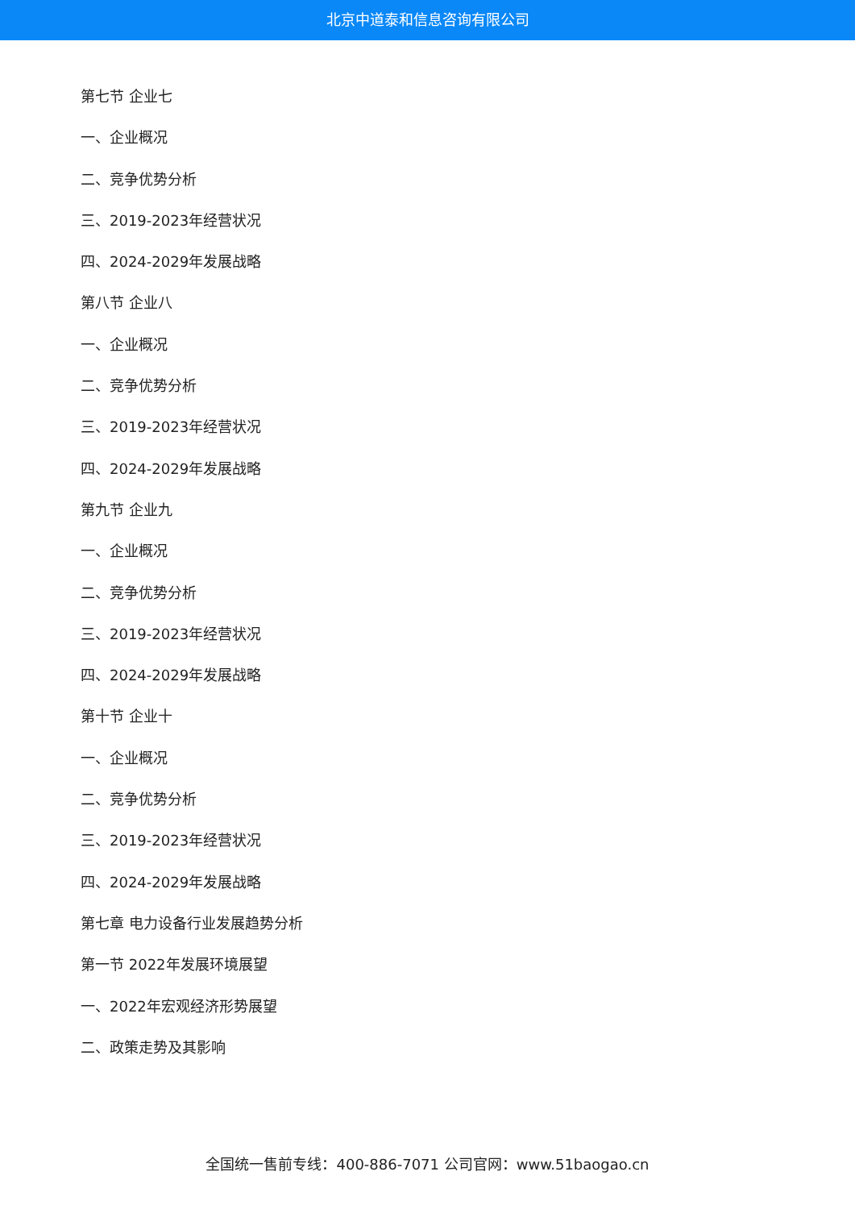北京中道泰和信息咨询有限公司
第七节 企业七
一、企业概况
二、竞争优势分析
三、2019-2023年经营状况
四、2024-2029年发展战略
第八节 企业八
一、企业概况
二、竞争优势分析
三、2019-2023年经营状况
四、2024-2029年发展战略
第九节 企业九
一、企业概况
二、竞争优势分析
三、2019-2023年经营状况
四、2024-2029年发展战略
第十节 企业十
一、企业概况
二、竞争优势分析
三、2019-2023年经营状况
四、2024-2029年发展战略
第七章 电力设备行业发展趋势分析
第一节 2022年发展环境展望
一、2022年宏观经济形势展望
二、政策走势及其影响
全国统一售前专线：400-886-7071 公司官网：www.51baogao.cn